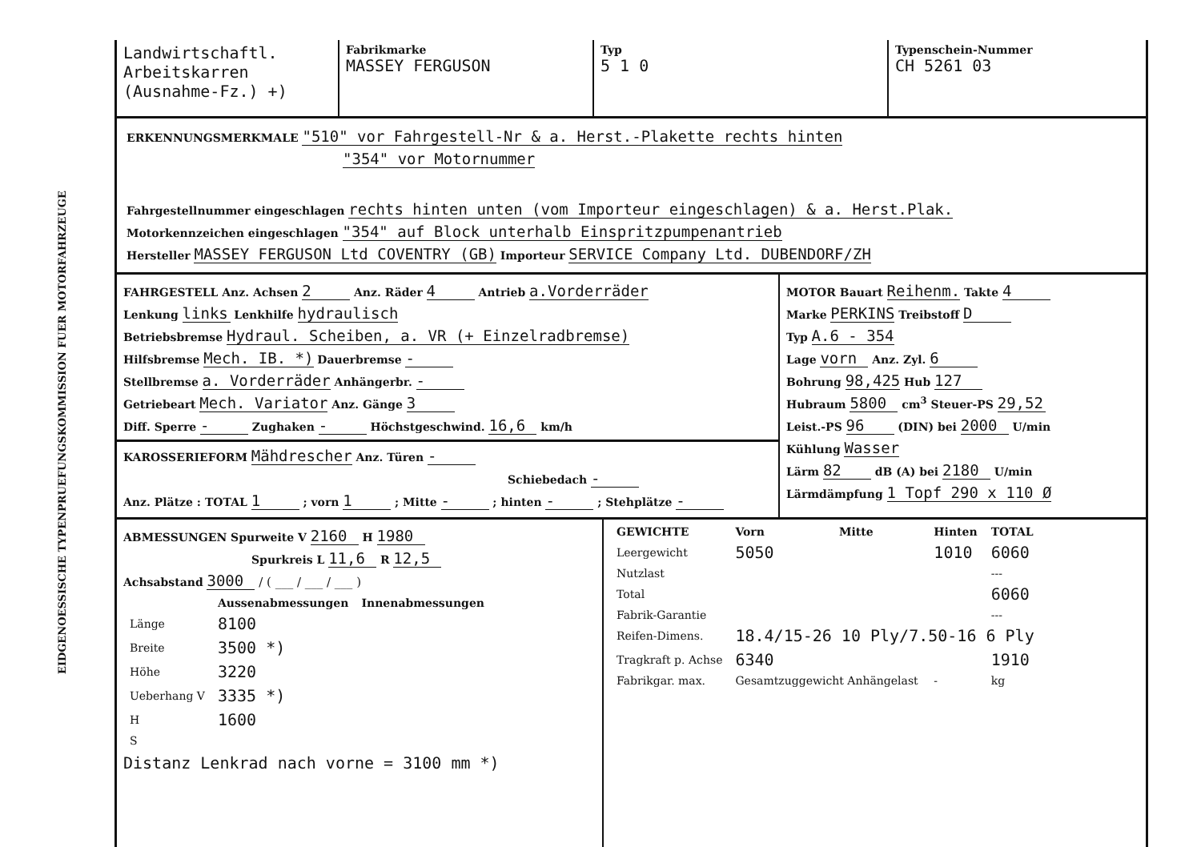EIDGENOESSISCHE TYPENPRUEFUNGSKOMMISSION FUER MOTORFAHRZEUGE
Landwirtschaftl. Arbeitskarren (Ausnahme-Fz.) +)
Fabrikmarke
MASSEY FERGUSON
Typ
5 1 0
Typenschein-Nummer
CH 5261 03
ERKENNUNGSMERKMALE "510" vor Fahrgestell-Nr & a. Herst.-Plakette rechts hinten
"354" vor Motornummer
Fahrgestellnummer eingeschlagen rechts hinten unten (vom Importeur eingeschlagen) & a. Herst.Plak.
Motorkennzeichen eingeschlagen "354" auf Block unterhalb Einspritzpumpenantrieb
Hersteller MASSEY FERGUSON Ltd COVENTRY (GB) Importeur SERVICE Company Ltd. DUBENDORF/ZH
FAHRGESTELL Anz. Achsen 2 Anz. Räder 4 Antrieb a.Vorderräder
Lenkung links Lenkhilfe hydraulisch
Betriebsbremse Hydraul. Scheiben, a. VR (+ Einzelradbremse)
Hilfsbremse Mech. IB. *) Dauerbremse -
Stellbremse a. Vorderräder Anhängerbr. -
Getriebeart Mech. Variator Anz. Gänge 3
Diff. Sperre - Zughaken - Höchstgeschwind. 16,6 km/h
KAROSSERIEFORM Mähdrescher Anz. Türen -
Schiebedach -
Anz. Plätze : TOTAL 1 ; vorn 1 ; Mitte - ; hinten - ; Stehplätze -
MOTOR Bauart Reihenm. Takte 4
Marke PERKINS Treibstoff D
Typ A.6 - 354
Lage vorn Anz. Zyl. 6
Bohrung 98,425 Hub 127
Hubraum 5800 cm<sup>3</sup> Steuer-PS 29,52
Leist.-PS 96 (DIN) bei 2000 U/min
Kühlung Wasser
Lärm 82 dB (A) bei 2180 U/min
Lärmdämpfung 1 Topf 290 x 110 Ø
ABMESSUNGEN Spurweite V 2160 H 1980
Spurkreis L 11,6 R 12,5
Achsabstand 3000 / ( ___ / ___ / ___ )
| | Aussenabmessungen | Innenabmessungen |
| --- | --- | --- |
| Länge | 8100 | |
| Breite | 3500 *) | |
| Höhe | 3220 | |
| Ueberhang V | 3335 *) | |
| H | 1600 | |
| S | | |
Distanz Lenkrad nach vorne = 3100 mm *)
| GEWICHTE | Vorn | Mitte | Hinten | TOTAL |
| --- | --- | --- | --- | --- |
| Leergewicht | 5050 | | 1010 | 6060 |
| Nutzlast | | | | --- |
| Total | | | | 6060 |
| Fabrik-Garantie | | | | --- |
| Reifen-Dimens. | 18.4/15-26 10 Ply/7.50-16 6 Ply | | | |
| Tragkraft p. Achse | 6340 | | | 1910 |
| Fabrikgar. max. | Gesamtzuggewicht Anhängelast | | - | kg |